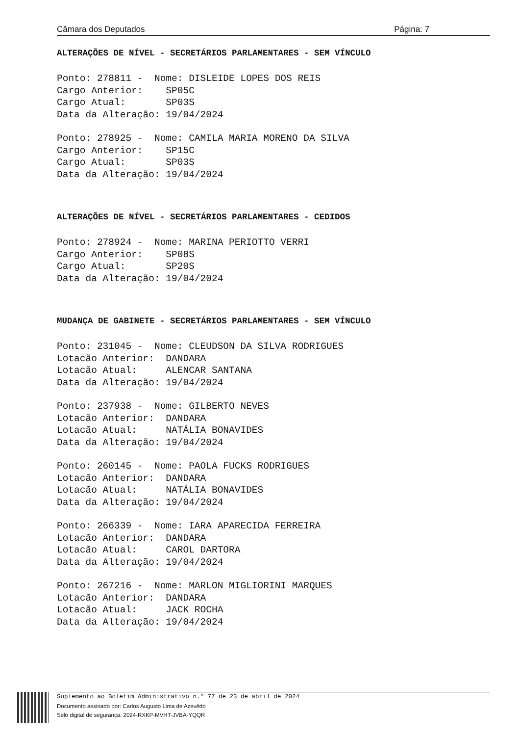Câmara dos Deputados Página: 7
ALTERAÇÕES DE NÍVEL - SECRETÁRIOS PARLAMENTARES - SEM VÍNCULO
Ponto: 278811 -  Nome: DISLEIDE LOPES DOS REIS
Cargo Anterior:    SP05C
Cargo Atual:       SP03S
Data da Alteração: 19/04/2024
Ponto: 278925 -  Nome: CAMILA MARIA MORENO DA SILVA
Cargo Anterior:    SP15C
Cargo Atual:       SP03S
Data da Alteração: 19/04/2024
ALTERAÇÕES DE NÍVEL - SECRETÁRIOS PARLAMENTARES - CEDIDOS
Ponto: 278924 -  Nome: MARINA PERIOTTO VERRI
Cargo Anterior:    SP08S
Cargo Atual:       SP20S
Data da Alteração: 19/04/2024
MUDANÇA DE GABINETE - SECRETÁRIOS PARLAMENTARES - SEM VÍNCULO
Ponto: 231045 -  Nome: CLEUDSON DA SILVA RODRIGUES
Lotacão Anterior:  DANDARA
Lotacão Atual:     ALENCAR SANTANA
Data da Alteração: 19/04/2024
Ponto: 237938 -  Nome: GILBERTO NEVES
Lotacão Anterior:  DANDARA
Lotacão Atual:     NATÁLIA BONAVIDES
Data da Alteração: 19/04/2024
Ponto: 260145 -  Nome: PAOLA FUCKS RODRIGUES
Lotacão Anterior:  DANDARA
Lotacão Atual:     NATÁLIA BONAVIDES
Data da Alteração: 19/04/2024
Ponto: 266339 -  Nome: IARA APARECIDA FERREIRA
Lotacão Anterior:  DANDARA
Lotacão Atual:     CAROL DARTORA
Data da Alteração: 19/04/2024
Ponto: 267216 -  Nome: MARLON MIGLIORINI MARQUES
Lotacão Anterior:  DANDARA
Lotacão Atual:     JACK ROCHA
Data da Alteração: 19/04/2024
Suplemento ao Boletim Administrativo n.º 77 de 23 de abril de 2024
Documento assinado por: Carlos Augusto Lima de Azevêdo
Selo digital de segurança: 2024-RXKP-MVHT-JVBA-YQQR